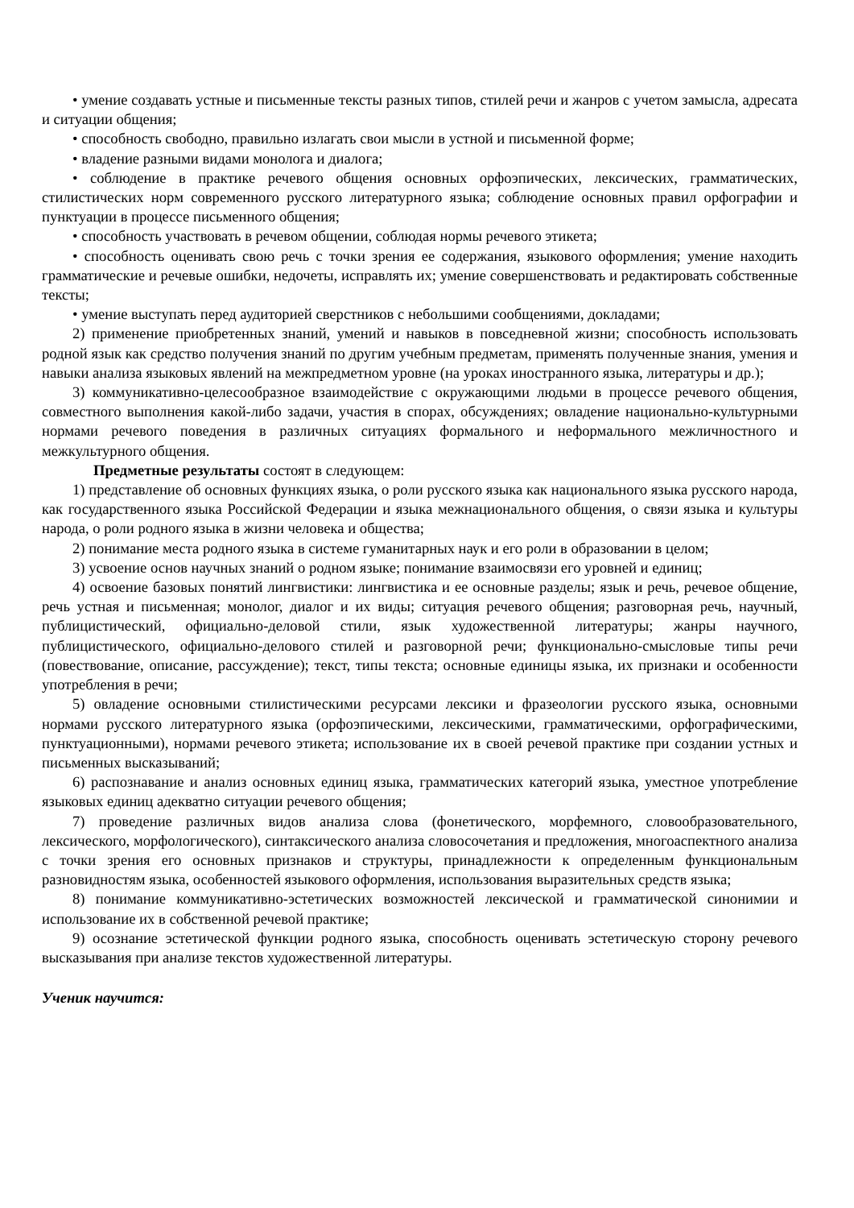• умение создавать устные и письменные тексты разных типов, стилей речи и жанров с учетом замысла, адресата и ситуации общения;
• способность свободно, правильно излагать свои мысли в устной и письменной форме;
• владение разными видами монолога и диалога;
• соблюдение в практике речевого общения основных орфоэпических, лексических, грамматических, стилистических норм современного русского литературного языка; соблюдение основных правил орфографии и пунктуации в процессе письменного общения;
• способность участвовать в речевом общении, соблюдая нормы речевого этикета;
• способность оценивать свою речь с точки зрения ее содержания, языкового оформления; умение находить грамматические и речевые ошибки, недочеты, исправлять их; умение совершенствовать и редактировать собственные тексты;
• умение выступать перед аудиторией сверстников с небольшими сообщениями, докладами;
2) применение приобретенных знаний, умений и навыков в повседневной жизни; способность использовать родной язык как средство получения знаний по другим учебным предметам, применять полученные знания, умения и навыки анализа языковых явлений на межпредметном уровне (на уроках иностранного языка, литературы и др.);
3) коммуникативно-целесообразное взаимодействие с окружающими людьми в процессе речевого общения, совместного выполнения какой-либо задачи, участия в спорах, обсуждениях; овладение национально-культурными нормами речевого поведения в различных ситуациях формального и неформального межличностного и межкультурного общения.
Предметные результаты состоят в следующем:
1) представление об основных функциях языка, о роли русского языка как национального языка русского народа, как государственного языка Российской Федерации и языка межнационального общения, о связи языка и культуры народа, о роли родного языка в жизни человека и общества;
2) понимание места родного языка в системе гуманитарных наук и его роли в образовании в целом;
3) усвоение основ научных знаний о родном языке; понимание взаимосвязи его уровней и единиц;
4) освоение базовых понятий лингвистики: лингвистика и ее основные разделы; язык и речь, речевое общение, речь устная и письменная; монолог, диалог и их виды; ситуация речевого общения; разговорная речь, научный, публицистический, официально-деловой стили, язык художественной литературы; жанры научного, публицистического, официально-делового стилей и разговорной речи; функционально-смысловые типы речи (повествование, описание, рассуждение); текст, типы текста; основные единицы языка, их признаки и особенности употребления в речи;
5) овладение основными стилистическими ресурсами лексики и фразеологии русского языка, основными нормами русского литературного языка (орфоэпическими, лексическими, грамматическими, орфографическими, пунктуационными), нормами речевого этикета; использование их в своей речевой практике при создании устных и письменных высказываний;
6) распознавание и анализ основных единиц языка, грамматических категорий языка, уместное употребление языковых единиц адекватно ситуации речевого общения;
7) проведение различных видов анализа слова (фонетического, морфемного, словообразовательного, лексического, морфологического), синтаксического анализа словосочетания и предложения, многоаспектного анализа с точки зрения его основных признаков и структуры, принадлежности к определенным функциональным разновидностям языка, особенностей языкового оформления, использования выразительных средств языка;
8) понимание коммуникативно-эстетических возможностей лексической и грамматической синонимии и использование их в собственной речевой практике;
9) осознание эстетической функции родного языка, способность оценивать эстетическую сторону речевого высказывания при анализе текстов художественной литературы.
Ученик научится: